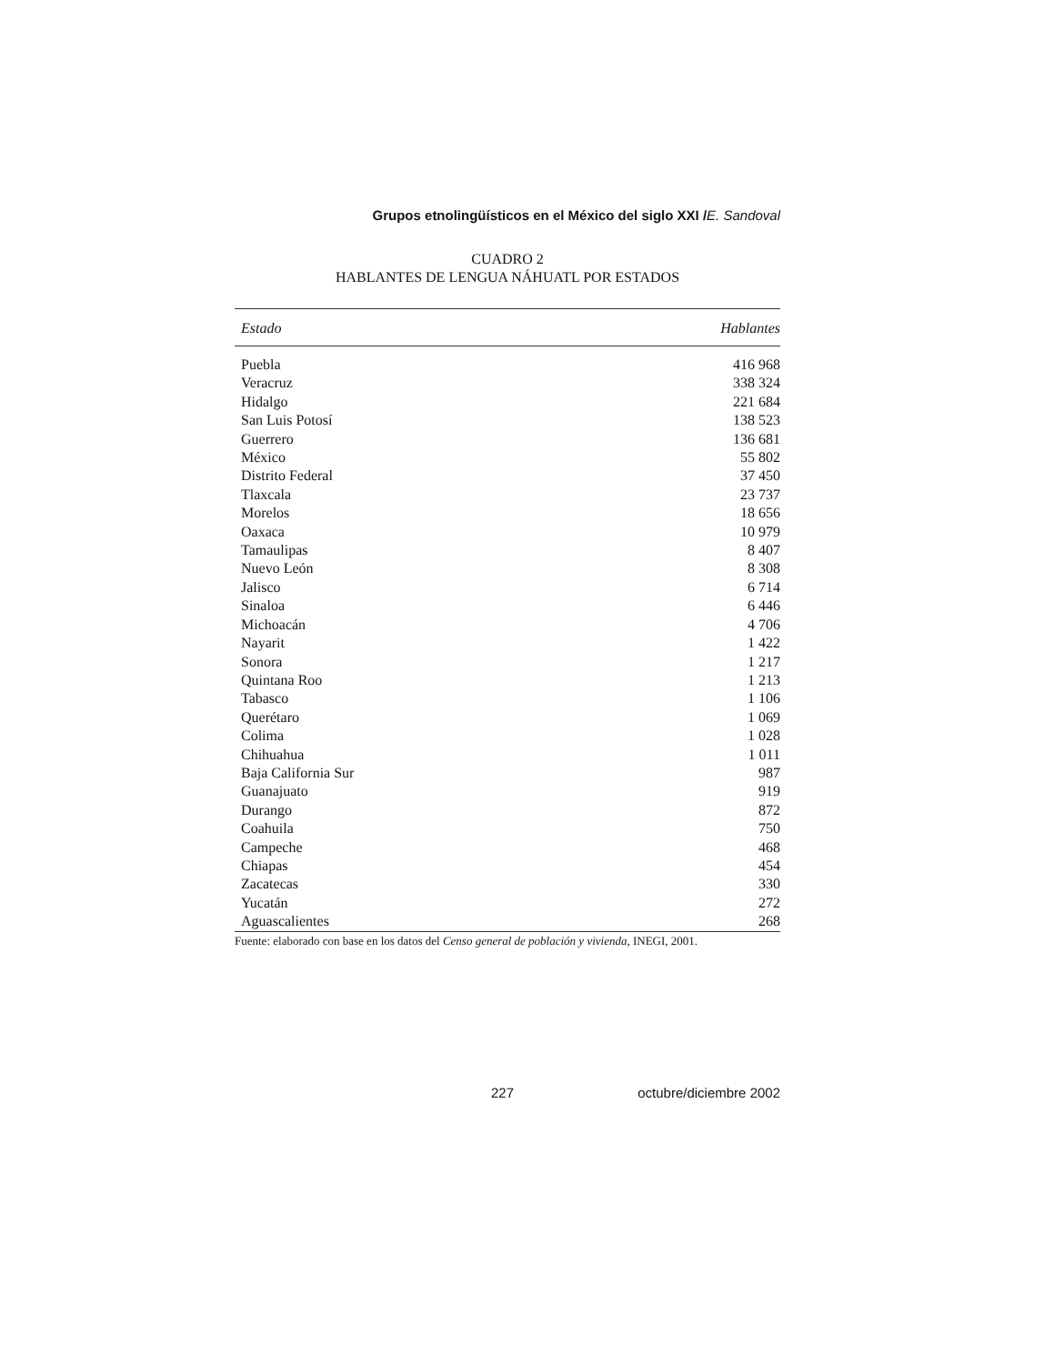Grupos etnolingüísticos en el México del siglo XXI /E. Sandoval
CUADRO 2
HABLANTES DE LENGUA NÁHUATL POR ESTADOS
| Estado | Hablantes |
| --- | --- |
| Puebla | 416 968 |
| Veracruz | 338 324 |
| Hidalgo | 221 684 |
| San Luis Potosí | 138 523 |
| Guerrero | 136 681 |
| México | 55 802 |
| Distrito Federal | 37 450 |
| Tlaxcala | 23 737 |
| Morelos | 18 656 |
| Oaxaca | 10 979 |
| Tamaulipas | 8 407 |
| Nuevo León | 8 308 |
| Jalisco | 6 714 |
| Sinaloa | 6 446 |
| Michoacán | 4 706 |
| Nayarit | 1 422 |
| Sonora | 1 217 |
| Quintana Roo | 1 213 |
| Tabasco | 1 106 |
| Querétaro | 1 069 |
| Colima | 1 028 |
| Chihuahua | 1 011 |
| Baja California Sur | 987 |
| Guanajuato | 919 |
| Durango | 872 |
| Coahuila | 750 |
| Campeche | 468 |
| Chiapas | 454 |
| Zacatecas | 330 |
| Yucatán | 272 |
| Aguascalientes | 268 |
Fuente: elaborado con base en los datos del Censo general de población y vivienda, INEGI, 2001.
227 octubre/diciembre 2002